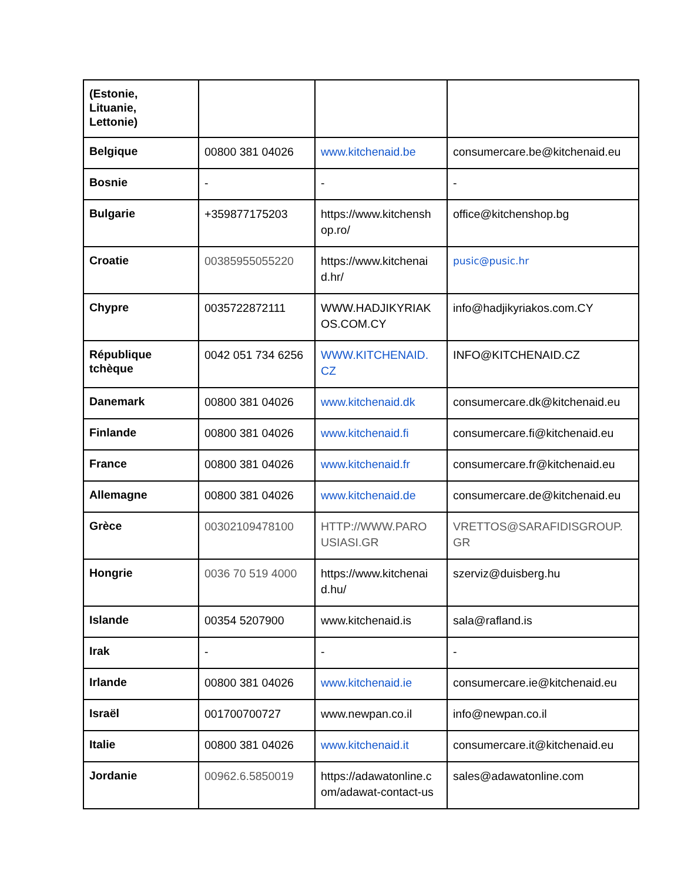| (Estonie, Lituanie, Lettonie) | | | |
| Belgique | 00800 381 04026 | www.kitchenaid.be | consumercare.be@kitchenaid.eu |
| Bosnie | - | - | - |
| Bulgarie | +359877175203 | https://www.kitchensh op.ro/ | office@kitchenshop.bg |
| Croatie | 00385955055220 | https://www.kitchenai d.hr/ | pusic@pusic.hr |
| Chypre | 0035722872111 | WWW.HADJIKYRIAK OS.COM.CY | info@hadjikyriakos.com.CY |
| République tchèque | 0042 051 734 6256 | WWW.KITCHENAID. CZ | INFO@KITCHENAID.CZ |
| Danemark | 00800 381 04026 | www.kitchenaid.dk | consumercare.dk@kitchenaid.eu |
| Finlande | 00800 381 04026 | www.kitchenaid.fi | consumercare.fi@kitchenaid.eu |
| France | 00800 381 04026 | www.kitchenaid.fr | consumercare.fr@kitchenaid.eu |
| Allemagne | 00800 381 04026 | www.kitchenaid.de | consumercare.de@kitchenaid.eu |
| Grèce | 00302109478100 | HTTP://WWW.PARO USIASI.GR | VRETTOS@SARAFIDISGROUP. GR |
| Hongrie | 0036 70 519 4000 | https://www.kitchenai d.hu/ | szerviz@duisberg.hu |
| Islande | 00354 5207900 | www.kitchenaid.is | sala@rafland.is |
| Irak | - | - | - |
| Irlande | 00800 381 04026 | www.kitchenaid.ie | consumercare.ie@kitchenaid.eu |
| Israël | 001700700727 | www.newpan.co.il | info@newpan.co.il |
| Italie | 00800 381 04026 | www.kitchenaid.it | consumercare.it@kitchenaid.eu |
| Jordanie | 00962.6.5850019 | https://adawatonline.c om/adawat-contact-us | sales@adawatonline.com |